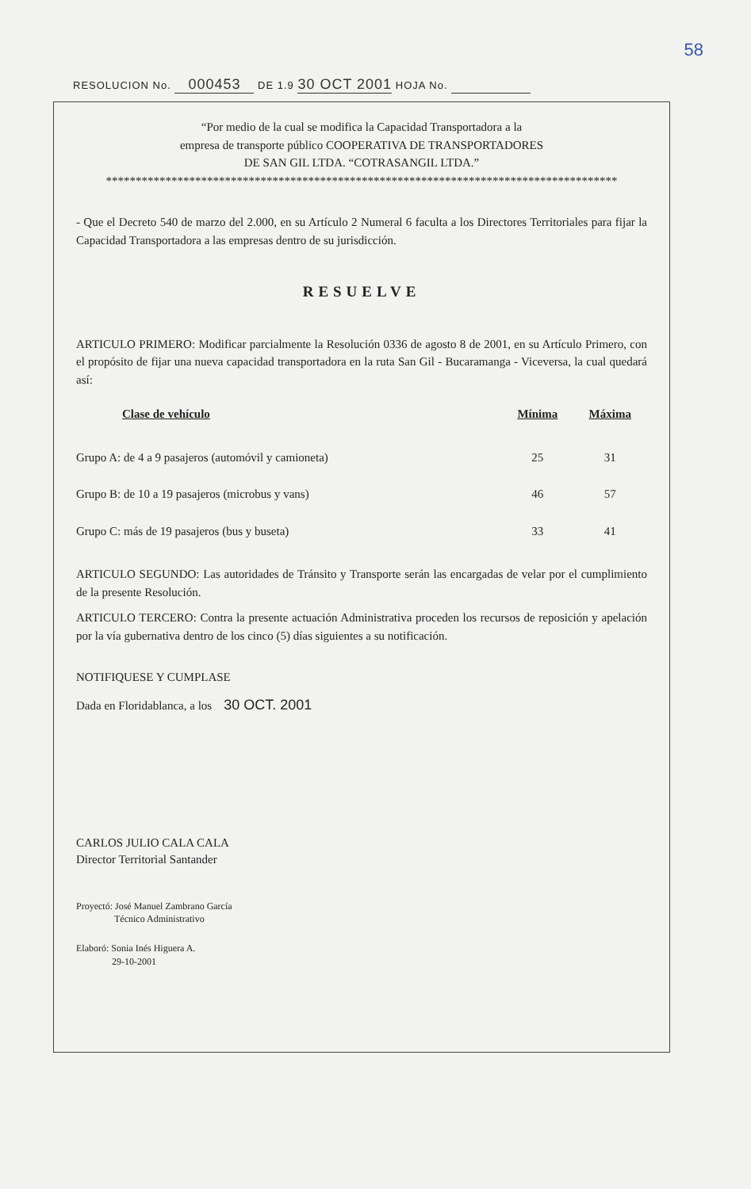58
RESOLUCION No. 000453 DE 1.9 30 OCT 2001 HOJA No.
“Por medio de la cual se modifica la Capacidad Transportadora a la
empresa de transporte público COOPERATIVA DE TRANSPORTADORES
DE SAN GIL LTDA. “COTRASANGIL LTDA.”
**************************************************************************************
- Que el Decreto 540 de marzo del 2.000, en su Artículo 2 Numeral 6 faculta a los Directores Territoriales para fijar la Capacidad Transportadora a las empresas dentro de su jurisdicción.
RESUELVE
ARTICULO PRIMERO: Modificar parcialmente la Resolución 0336 de agosto 8 de 2001, en su Artículo Primero, con el propósito de fijar una nueva capacidad transportadora en la ruta San Gil - Bucaramanga - Viceversa, la cual quedará así:
| Clase de vehículo | Mínima | Máxima |
| --- | --- | --- |
| Grupo A: de 4 a 9 pasajeros (automóvil y camioneta) | 25 | 31 |
| Grupo B: de 10 a 19 pasajeros (microbus y vans) | 46 | 57 |
| Grupo C: más de 19 pasajeros (bus y buseta) | 33 | 41 |
ARTICULO SEGUNDO: Las autoridades de Tránsito y Transporte serán las encargadas de velar por el cumplimiento de la presente Resolución.
ARTICULO TERCERO: Contra la presente actuación Administrativa proceden los recursos de reposición y apelación por la vía gubernativa dentro de los cinco (5) días siguientes a su notificación.
NOTIFIQUESE Y CUMPLASE
Dada en Floridablanca, a los 30 OCT. 2001
CARLOS JULIO CALA CALA
Director Territorial Santander
Proyectó: José Manuel Zambrano García
Técnico Administrativo
Elaboró: Sonia Inés Higuera A.
29-10-2001